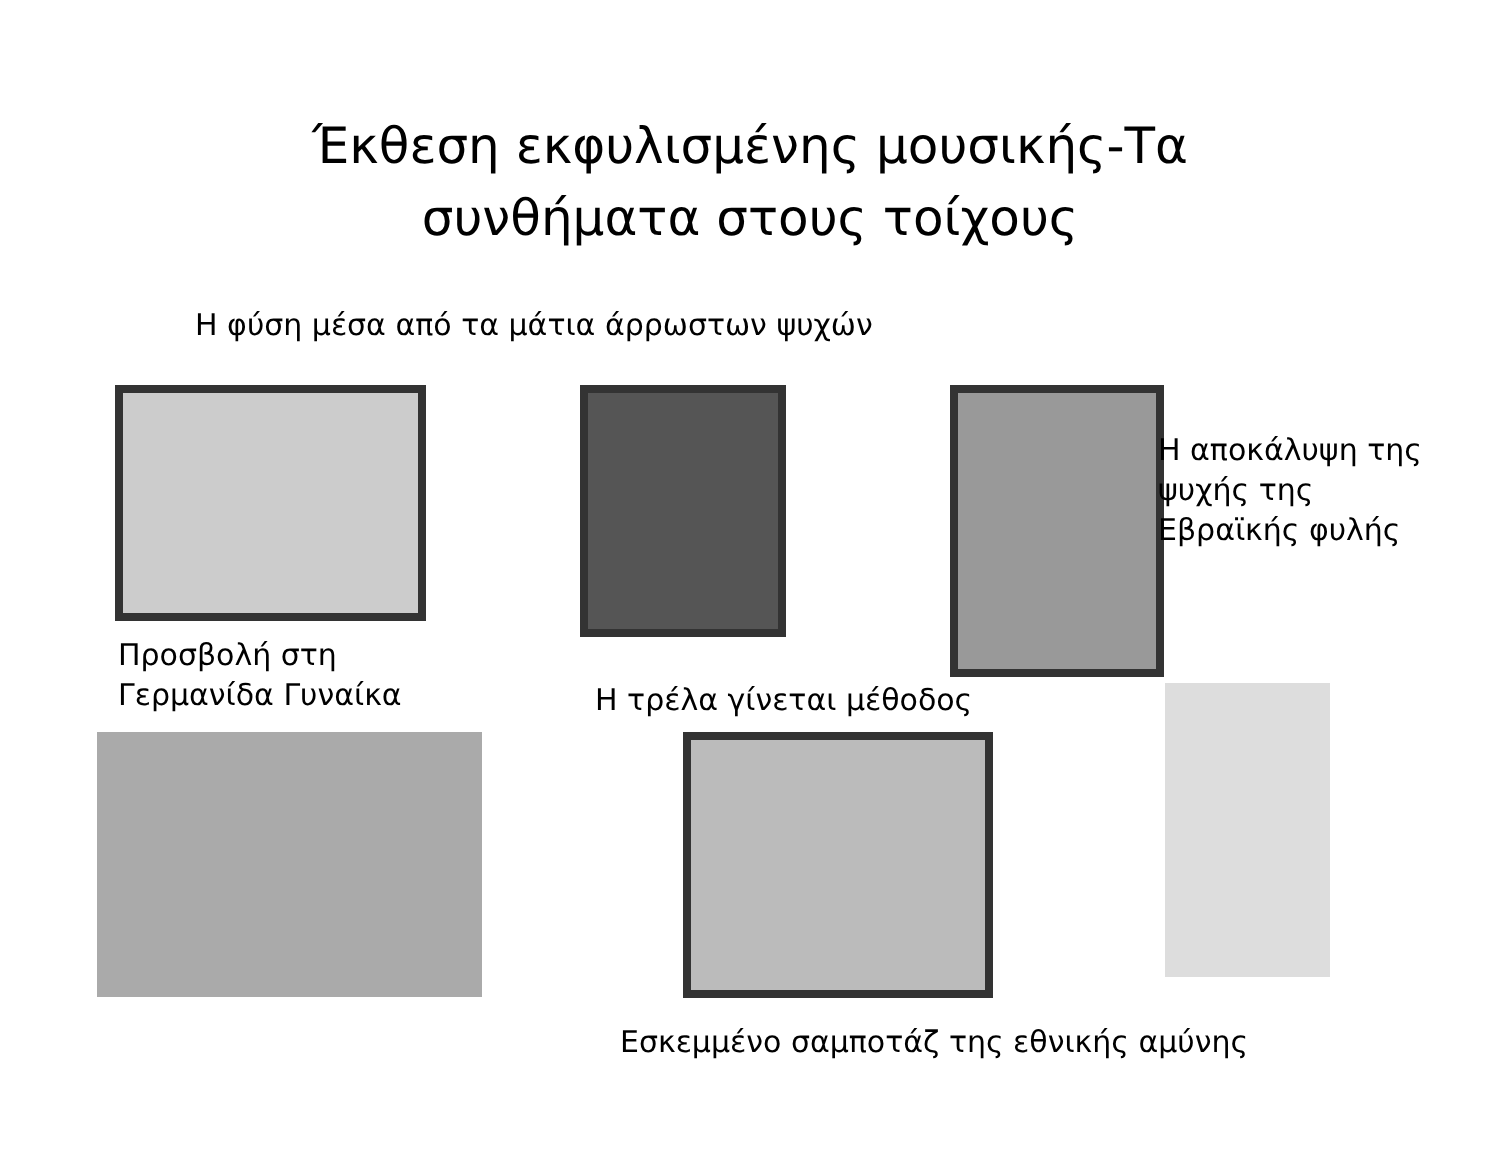Έκθεση εκφυλισμένης μουσικής-Τα
συνθήματα στους τοίχους
Η φύση μέσα από τα μάτια άρρωστων ψυχών
Η αποκάλυψη της ψυχής της Εβραϊκής φυλής
Προσβολή στη
Γερμανίδα Γυναίκα
Η τρέλα γίνεται μέθοδος
Εσκεμμένο σαμποτάζ της εθνικής αμύνης